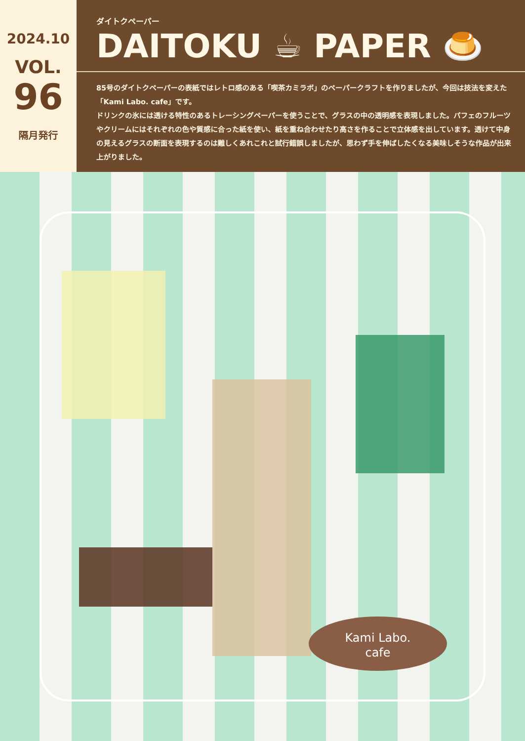2024.10
VOL.
96
隔月発行
ダイトクペーパー
DAITOKU ☕ PAPER 🍮
85号のダイトクペーパーの表紙ではレトロ感のある「喫茶カミラボ」のペーパークラフトを作りましたが、今回は技法を変えた「Kami Labo. cafe」です。
ドリンクの氷には透ける特性のあるトレーシングペーパーを使うことで、グラスの中の透明感を表現しました。パフェのフルーツやクリームにはそれぞれの色や質感に合った紙を使い、紙を重ね合わせたり高さを作ることで立体感を出しています。透けて中身の見えるグラスの断面を表現するのは難しくあれこれと試行錯誤しましたが、思わず手を伸ばしたくなる美味しそうな作品が出来上がりました。
Kami Labo.
cafe